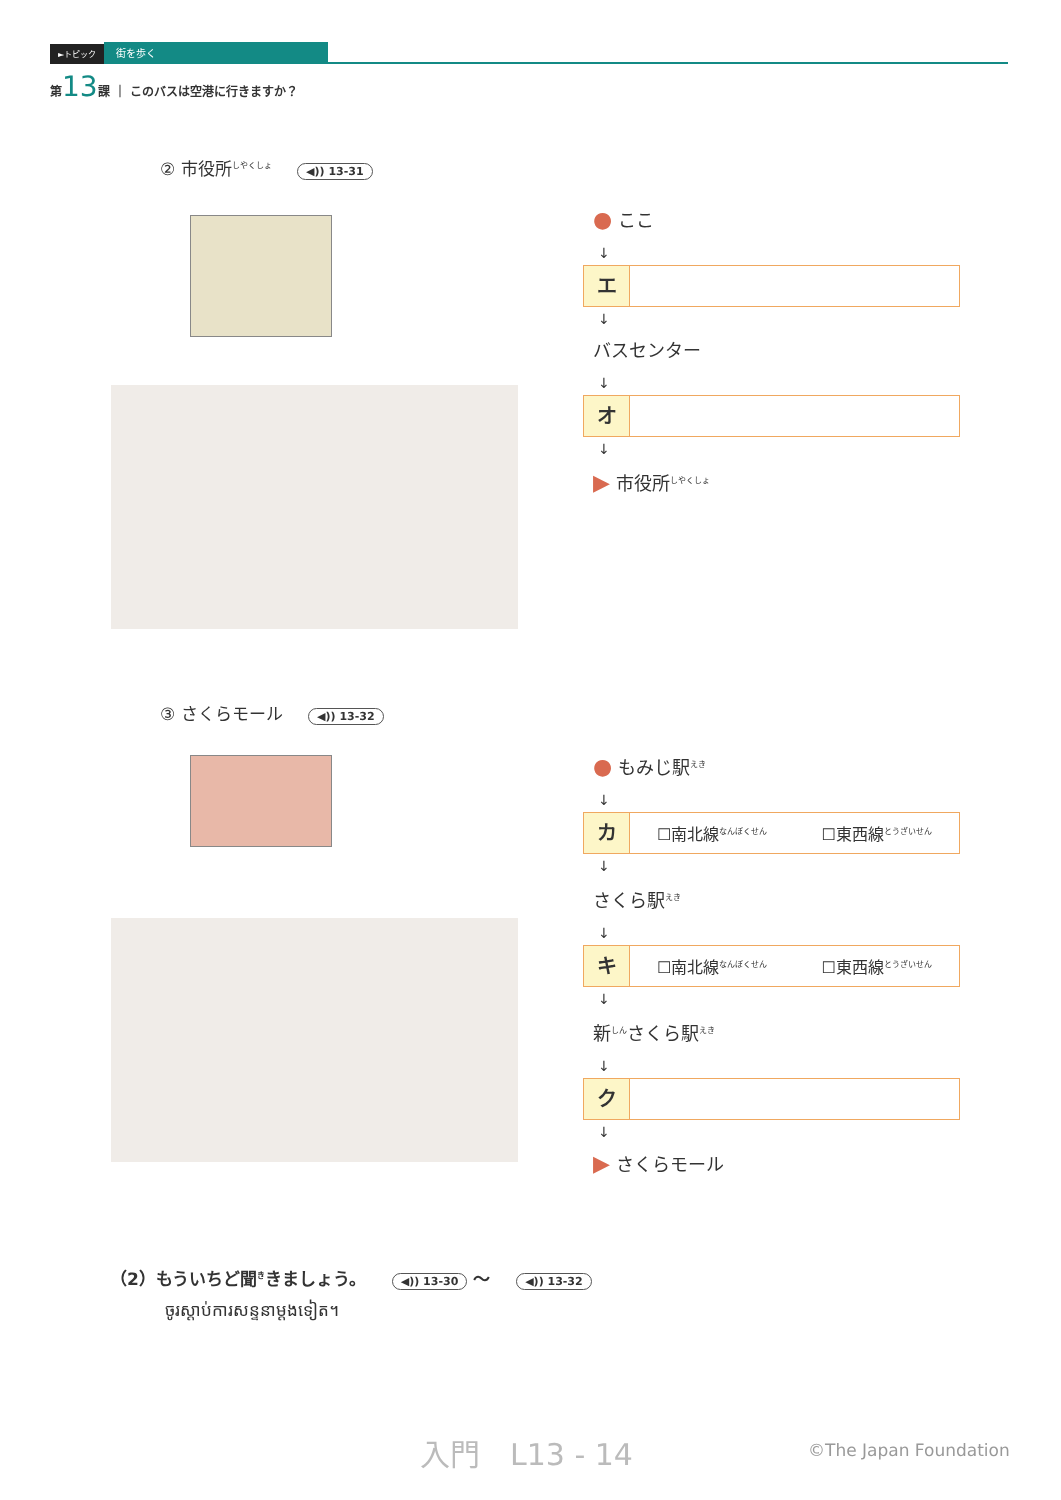►トピック 街を歩く
第13課 ｜ このバスは空港に行きますか？
② 市役所<sup>しやくしょ</sup> ◀)) 13-31
● ここ
↓
エ
↓
バスセンター
↓
オ
↓
▶ 市役所<sup>しやくしょ</sup>
③ さくらモール ◀)) 13-32
● もみじ駅<sup>えき</sup>
↓
カ
☐南北線<sup>なんぼくせん</sup> ☐東西線<sup>とうざいせん</sup>
↓
さくら駅<sup>えき</sup>
↓
キ
☐南北線<sup>なんぼくせん</sup> ☐東西線<sup>とうざいせん</sup>
↓
新<sup>しん</sup>さくら駅<sup>えき</sup>
↓
ク
↓
▶ さくらモール
（2）もういちど聞<sup>き</sup>きましょう。 ◀)) 13-30 〜 ◀)) 13-32
ចូរស្ដាប់ការសន្ទនាម្ដងទៀត។
入門　L13 - 14 ©The Japan Foundation